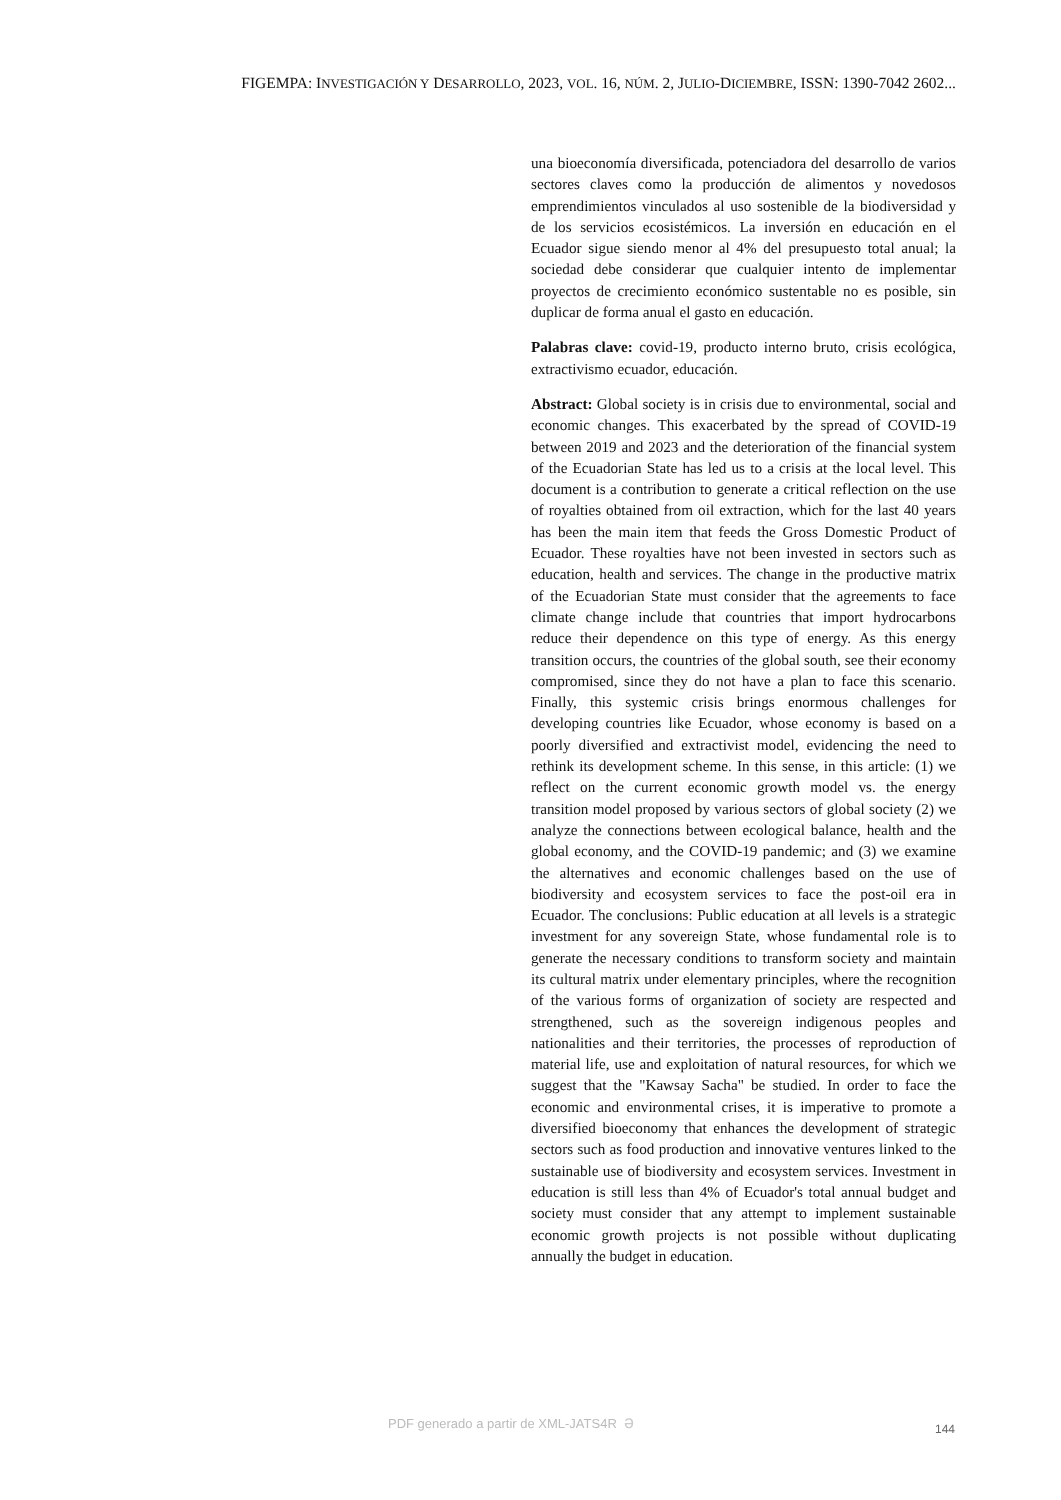FIGEMPA: INVESTIGACIÓN Y DESARROLLO, 2023, VOL. 16, NÚM. 2, JULIO-DICIEMBRE, ISSN: 1390-7042 2602...
una bioeconomía diversificada, potenciadora del desarrollo de varios sectores claves como la producción de alimentos y novedosos emprendimientos vinculados al uso sostenible de la biodiversidad y de los servicios ecosistémicos. La inversión en educación en el Ecuador sigue siendo menor al 4% del presupuesto total anual; la sociedad debe considerar que cualquier intento de implementar proyectos de crecimiento económico sustentable no es posible, sin duplicar de forma anual el gasto en educación.
Palabras clave: covid-19, producto interno bruto, crisis ecológica, extractivismo ecuador, educación.
Abstract: Global society is in crisis due to environmental, social and economic changes. This exacerbated by the spread of COVID-19 between 2019 and 2023 and the deterioration of the financial system of the Ecuadorian State has led us to a crisis at the local level. This document is a contribution to generate a critical reflection on the use of royalties obtained from oil extraction, which for the last 40 years has been the main item that feeds the Gross Domestic Product of Ecuador. These royalties have not been invested in sectors such as education, health and services. The change in the productive matrix of the Ecuadorian State must consider that the agreements to face climate change include that countries that import hydrocarbons reduce their dependence on this type of energy. As this energy transition occurs, the countries of the global south, see their economy compromised, since they do not have a plan to face this scenario. Finally, this systemic crisis brings enormous challenges for developing countries like Ecuador, whose economy is based on a poorly diversified and extractivist model, evidencing the need to rethink its development scheme. In this sense, in this article: (1) we reflect on the current economic growth model vs. the energy transition model proposed by various sectors of global society (2) we analyze the connections between ecological balance, health and the global economy, and the COVID-19 pandemic; and (3) we examine the alternatives and economic challenges based on the use of biodiversity and ecosystem services to face the post-oil era in Ecuador. The conclusions: Public education at all levels is a strategic investment for any sovereign State, whose fundamental role is to generate the necessary conditions to transform society and maintain its cultural matrix under elementary principles, where the recognition of the various forms of organization of society are respected and strengthened, such as the sovereign indigenous peoples and nationalities and their territories, the processes of reproduction of material life, use and exploitation of natural resources, for which we suggest that the "Kawsay Sacha" be studied. In order to face the economic and environmental crises, it is imperative to promote a diversified bioeconomy that enhances the development of strategic sectors such as food production and innovative ventures linked to the sustainable use of biodiversity and ecosystem services. Investment in education is still less than 4% of Ecuador's total annual budget and society must consider that any attempt to implement sustainable economic growth projects is not possible without duplicating annually the budget in education.
PDF generado a partir de XML-JATS4R ə
144